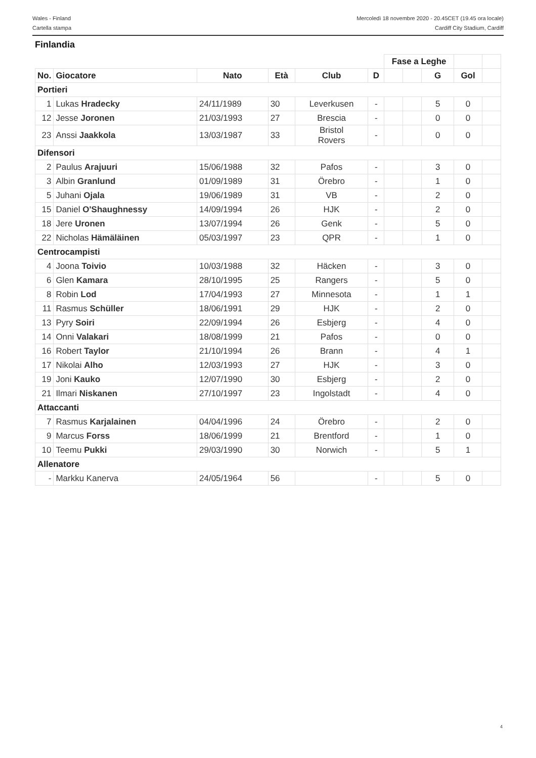Wales - Finland
Cartella stampa
Mercoledì 18 novembre 2020 - 20.45CET (19.45 ora locale)
Cardiff City Stadium, Cardiff
Finlandia
| | | | | | | Fase a Leghe | | | | |
| No. | Giocatore | Nato | Età | Club | D | | | G | Gol | |
| Portieri | | | | | | | | | | |
| 1 | Lukas Hradecky | 24/11/1989 | 30 | Leverkusen | - | | | 5 | 0 | |
| 12 | Jesse Joronen | 21/03/1993 | 27 | Brescia | - | | | 0 | 0 | |
| 23 | Anssi Jaakkola | 13/03/1987 | 33 | Bristol Rovers | - | | | 0 | 0 | |
| Difensori | | | | | | | | | | |
| 2 | Paulus Arajuuri | 15/06/1988 | 32 | Pafos | - | | | 3 | 0 | |
| 3 | Albin Granlund | 01/09/1989 | 31 | Örebro | - | | | 1 | 0 | |
| 5 | Juhani Ojala | 19/06/1989 | 31 | VB | - | | | 2 | 0 | |
| 15 | Daniel O'Shaughnessy | 14/09/1994 | 26 | HJK | - | | | 2 | 0 | |
| 18 | Jere Uronen | 13/07/1994 | 26 | Genk | - | | | 5 | 0 | |
| 22 | Nicholas Hämäläinen | 05/03/1997 | 23 | QPR | - | | | 1 | 0 | |
| Centrocampisti | | | | | | | | | | |
| 4 | Joona Toivio | 10/03/1988 | 32 | Häcken | - | | | 3 | 0 | |
| 6 | Glen Kamara | 28/10/1995 | 25 | Rangers | - | | | 5 | 0 | |
| 8 | Robin Lod | 17/04/1993 | 27 | Minnesota | - | | | 1 | 1 | |
| 11 | Rasmus Schüller | 18/06/1991 | 29 | HJK | - | | | 2 | 0 | |
| 13 | Pyry Soiri | 22/09/1994 | 26 | Esbjerg | - | | | 4 | 0 | |
| 14 | Onni Valakari | 18/08/1999 | 21 | Pafos | - | | | 0 | 0 | |
| 16 | Robert Taylor | 21/10/1994 | 26 | Brann | - | | | 4 | 1 | |
| 17 | Nikolai Alho | 12/03/1993 | 27 | HJK | - | | | 3 | 0 | |
| 19 | Joni Kauko | 12/07/1990 | 30 | Esbjerg | - | | | 2 | 0 | |
| 21 | Ilmari Niskanen | 27/10/1997 | 23 | Ingolstadt | - | | | 4 | 0 | |
| Attaccanti | | | | | | | | | | |
| 7 | Rasmus Karjalainen | 04/04/1996 | 24 | Örebro | - | | | 2 | 0 | |
| 9 | Marcus Forss | 18/06/1999 | 21 | Brentford | - | | | 1 | 0 | |
| 10 | Teemu Pukki | 29/03/1990 | 30 | Norwich | - | | | 5 | 1 | |
| Allenatore | | | | | | | | | | |
| - | Markku Kanerva | 24/05/1964 | 56 | | - | | | 5 | 0 | |
4